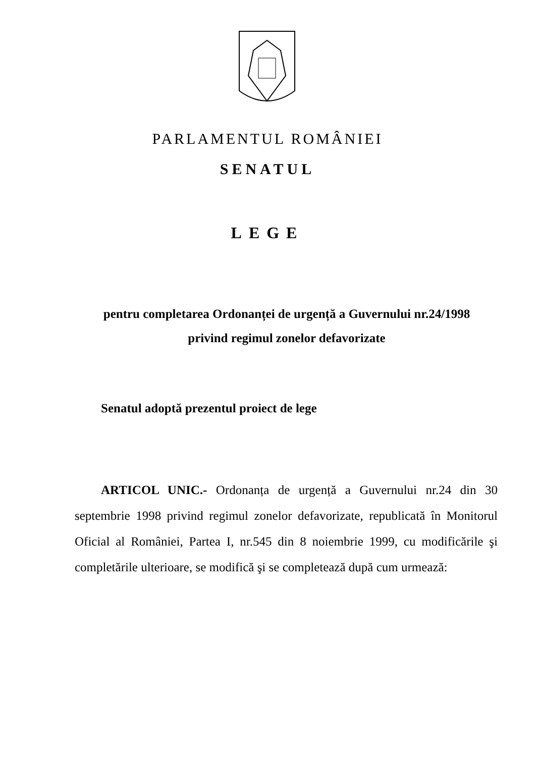PARLAMENTUL ROMÂNIEI
SENATUL
LEGE
pentru completarea Ordonanței de urgență a Guvernului nr.24/1998
privind regimul zonelor defavorizate
Senatul adoptă prezentul proiect de lege
ARTICOL UNIC.- Ordonanța de urgență a Guvernului nr.24 din 30 septembrie 1998 privind regimul zonelor defavorizate, republicată în Monitorul Oficial al României, Partea I, nr.545 din 8 noiembrie 1999, cu modificările şi completările ulterioare, se modifică şi se completează după cum urmează: